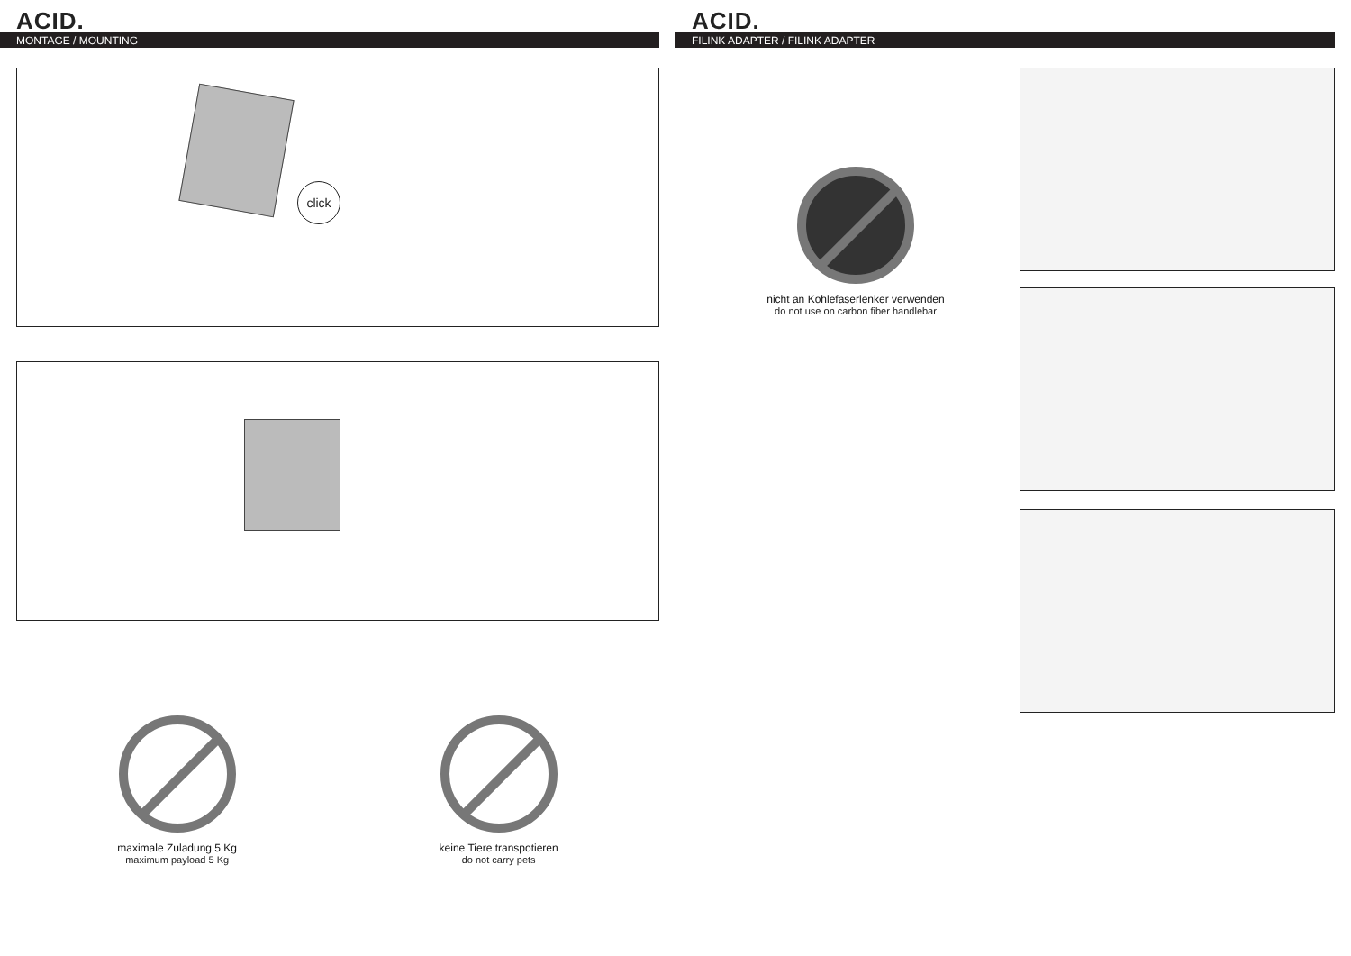ACID.
MONTAGE / MOUNTING
click
maximale Zuladung 5 Kg
maximum payload 5 Kg
keine Tiere transpotieren
do not carry pets
ACID.
FILINK ADAPTER / FILINK ADAPTER
nicht an Kohlefaserlenker verwenden
do not use on carbon fiber handlebar